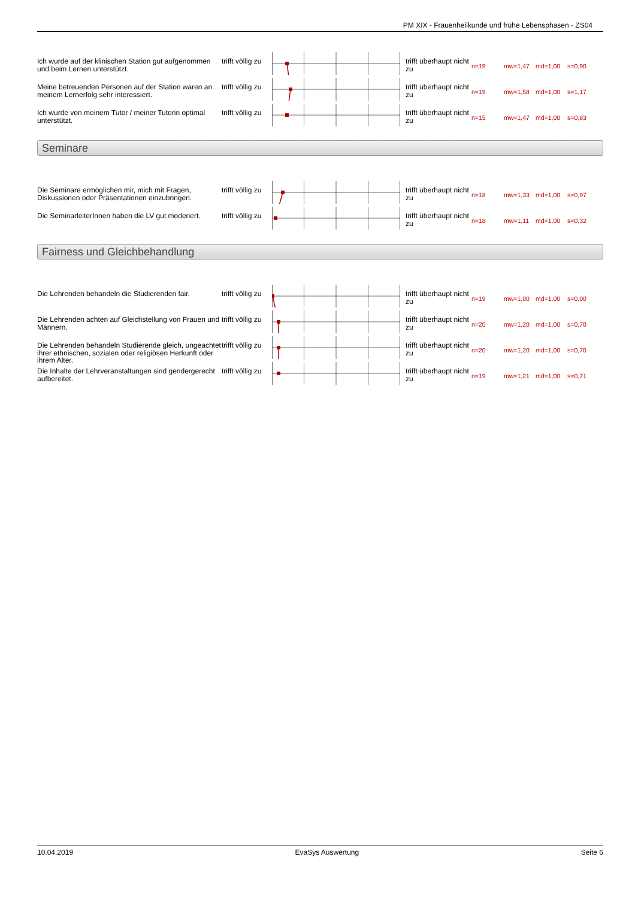PM XIX - Frauenheilkunde und frühe Lebensphasen - ZS04
Ich wurde auf der klinischen Station gut aufgenommen und beim Lernen unterstützt.
trifft völlig zu
trifft überhaupt nicht zu
n=19 mw=1,47 md=1,00 s=0,90
Meine betreuenden Personen auf der Station waren an meinem Lernerfolg sehr interessiert.
trifft völlig zu
trifft überhaupt nicht zu
n=19 mw=1,58 md=1,00 s=1,17
Ich wurde von meinem Tutor / meiner Tutorin optimal unterstützt.
trifft völlig zu
trifft überhaupt nicht zu
n=15 mw=1,47 md=1,00 s=0,83
Seminare
Die Seminare ermöglichen mir, mich mit Fragen, Diskussionen oder Präsentationen einzubringen.
trifft völlig zu
trifft überhaupt nicht zu
n=18 mw=1,33 md=1,00 s=0,97
Die SeminarleiterInnen haben die LV gut moderiert.
trifft völlig zu
trifft überhaupt nicht zu
n=18 mw=1,11 md=1,00 s=0,32
Fairness und Gleichbehandlung
Die Lehrenden behandeln die Studierenden fair.
trifft völlig zu
trifft überhaupt nicht zu
n=19 mw=1,00 md=1,00 s=0,00
Die Lehrenden achten auf Gleichstellung von Frauen und Männern.
trifft völlig zu
trifft überhaupt nicht zu
n=20 mw=1,20 md=1,00 s=0,70
Die Lehrenden behandeln Studierende gleich, ungeachtet ihrer ethnischen, sozialen oder religiösen Herkunft oder ihrem Alter.
trifft völlig zu
trifft überhaupt nicht zu
n=20 mw=1,20 md=1,00 s=0,70
Die Inhalte der Lehrveranstaltungen sind gendergerecht aufbereitet.
trifft völlig zu
trifft überhaupt nicht zu
n=19 mw=1,21 md=1,00 s=0,71
10.04.2019 EvaSys Auswertung Seite 6